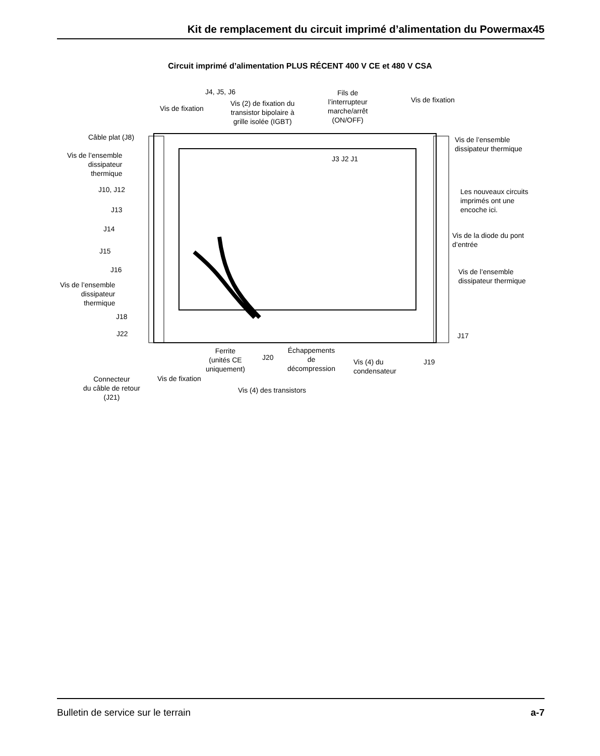Kit de remplacement du circuit imprimé d’alimentation du Powermax45
Circuit imprimé d’alimentation PLUS RÉCENT 400 V CE et 480 V CSA
J4, J5, J6
Vis de fixation
Vis (2) de fixation du
transistor bipolaire à
grille isolée (IGBT)
Fils de
l’interrupteur
marche/arrêt
(ON/OFF)
Vis de fixation
Câble plat (J8)
Vis de l’ensemble
dissipateur
thermique
J10, J12
J13
J14
J15
J16
Vis de l’ensemble
dissipateur
thermique
J18
J22
J3 J2 J1
Vis de l’ensemble
dissipateur thermique
Les nouveaux circuits
imprimés ont une
encoche ici.
Vis de la diode du pont
d’entrée
Vis de l’ensemble
dissipateur thermique
J17
J19
Ferrite
(unités CE
uniquement)
J20
Échappements
de
décompression
Vis (4) du
condensateur
Connecteur
du câble de retour
(J21)
Vis de fixation
Vis (4) des transistors
Bulletin de service sur le terrain a-7